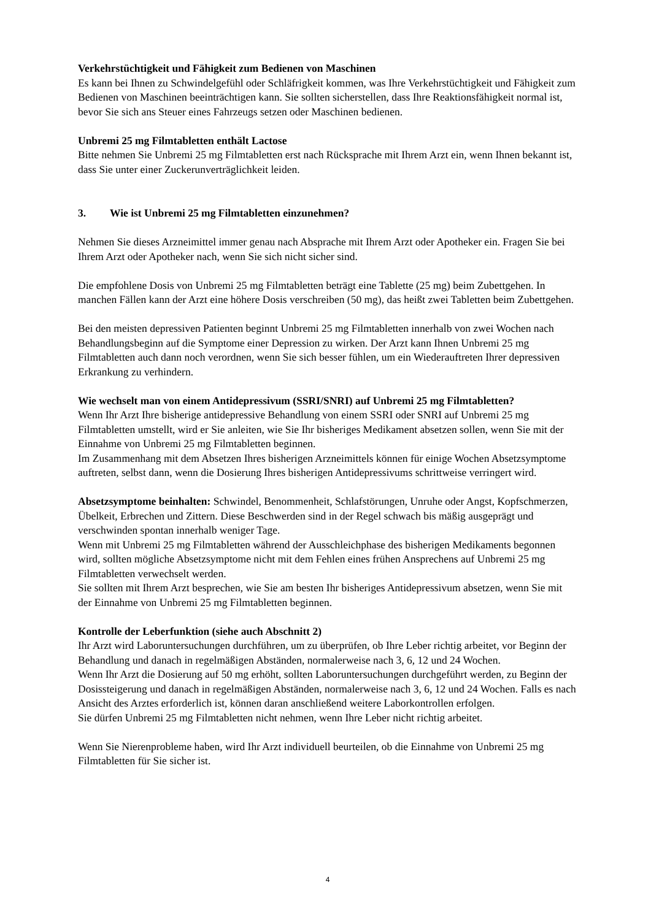Verkehrstüchtigkeit und Fähigkeit zum Bedienen von Maschinen
Es kann bei Ihnen zu Schwindelgefühl oder Schläfrigkeit kommen, was Ihre Verkehrstüchtigkeit und Fähigkeit zum Bedienen von Maschinen beeinträchtigen kann. Sie sollten sicherstellen, dass Ihre Reaktionsfähigkeit normal ist, bevor Sie sich ans Steuer eines Fahrzeugs setzen oder Maschinen bedienen.
Unbremi 25 mg Filmtabletten enthält Lactose
Bitte nehmen Sie Unbremi 25 mg Filmtabletten erst nach Rücksprache mit Ihrem Arzt ein, wenn Ihnen bekannt ist, dass Sie unter einer Zuckerunverträglichkeit leiden.
3. Wie ist Unbremi 25 mg Filmtabletten einzunehmen?
Nehmen Sie dieses Arzneimittel immer genau nach Absprache mit Ihrem Arzt oder Apotheker ein. Fragen Sie bei Ihrem Arzt oder Apotheker nach, wenn Sie sich nicht sicher sind.
Die empfohlene Dosis von Unbremi 25 mg Filmtabletten beträgt eine Tablette (25 mg) beim Zubettgehen. In manchen Fällen kann der Arzt eine höhere Dosis verschreiben (50 mg), das heißt zwei Tabletten beim Zubettgehen.
Bei den meisten depressiven Patienten beginnt Unbremi 25 mg Filmtabletten innerhalb von zwei Wochen nach Behandlungsbeginn auf die Symptome einer Depression zu wirken. Der Arzt kann Ihnen Unbremi 25 mg Filmtabletten auch dann noch verordnen, wenn Sie sich besser fühlen, um ein Wiederauftreten Ihrer depressiven Erkrankung zu verhindern.
Wie wechselt man von einem Antidepressivum (SSRI/SNRI) auf Unbremi 25 mg Filmtabletten?
Wenn Ihr Arzt Ihre bisherige antidepressive Behandlung von einem SSRI oder SNRI auf Unbremi 25 mg Filmtabletten umstellt, wird er Sie anleiten, wie Sie Ihr bisheriges Medikament absetzen sollen, wenn Sie mit der Einnahme von Unbremi 25 mg Filmtabletten beginnen.
Im Zusammenhang mit dem Absetzen Ihres bisherigen Arzneimittels können für einige Wochen Absetzsymptome auftreten, selbst dann, wenn die Dosierung Ihres bisherigen Antidepressivums schrittweise verringert wird.
Absetzsymptome beinhalten: Schwindel, Benommenheit, Schlafstörungen, Unruhe oder Angst, Kopfschmerzen, Übelkeit, Erbrechen und Zittern. Diese Beschwerden sind in der Regel schwach bis mäßig ausgeprägt und verschwinden spontan innerhalb weniger Tage.
Wenn mit Unbremi 25 mg Filmtabletten während der Ausschleichphase des bisherigen Medikaments begonnen wird, sollten mögliche Absetzsymptome nicht mit dem Fehlen eines frühen Ansprechens auf Unbremi 25 mg Filmtabletten verwechselt werden.
Sie sollten mit Ihrem Arzt besprechen, wie Sie am besten Ihr bisheriges Antidepressivum absetzen, wenn Sie mit der Einnahme von Unbremi 25 mg Filmtabletten beginnen.
Kontrolle der Leberfunktion (siehe auch Abschnitt 2)
Ihr Arzt wird Laboruntersuchungen durchführen, um zu überprüfen, ob Ihre Leber richtig arbeitet, vor Beginn der Behandlung und danach in regelmäßigen Abständen, normalerweise nach 3, 6, 12 und 24 Wochen.
Wenn Ihr Arzt die Dosierung auf 50 mg erhöht, sollten Laboruntersuchungen durchgeführt werden, zu Beginn der Dosissteigerung und danach in regelmäßigen Abständen, normalerweise nach 3, 6, 12 und 24 Wochen. Falls es nach Ansicht des Arztes erforderlich ist, können daran anschließend weitere Laborkontrollen erfolgen.
Sie dürfen Unbremi 25 mg Filmtabletten nicht nehmen, wenn Ihre Leber nicht richtig arbeitet.
Wenn Sie Nierenprobleme haben, wird Ihr Arzt individuell beurteilen, ob die Einnahme von Unbremi 25 mg Filmtabletten für Sie sicher ist.
4